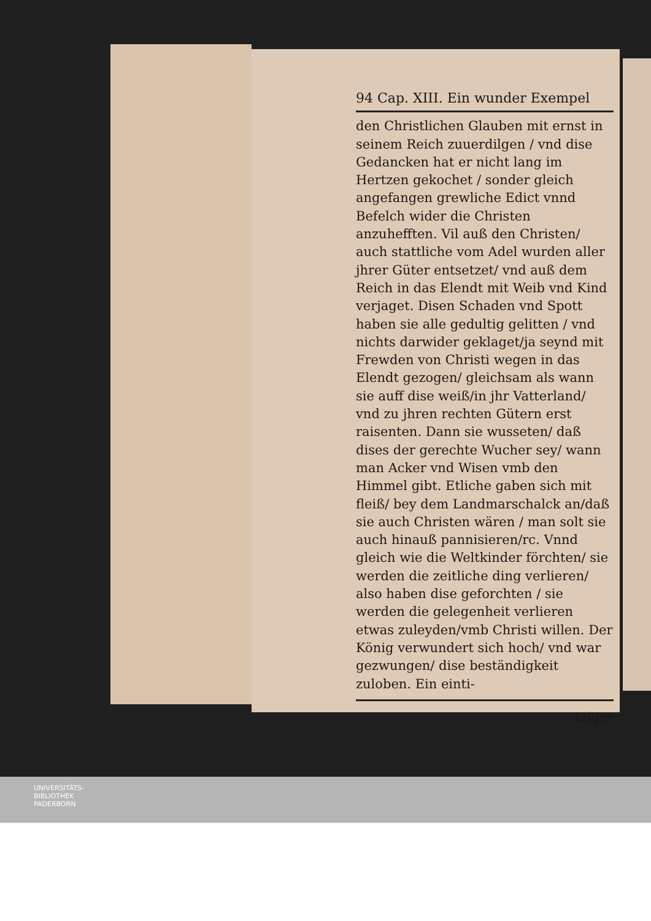94 Cap. XIII. Ein wunder Exempel
den Christlichen Glauben mit ernst in seinem Reich zuuerdilgen / vnd dise Gedancken hat er nicht lang im Hertzen gekochet / sonder gleich angefangen grewliche Edict vnnd Befelch wider die Christen anzuhefften. Vil auß den Christen/ auch stattliche vom Adel wurden aller jhrer Güter entsetzet/ vnd auß dem Reich in das Elendt mit Weib vnd Kind verjaget. Disen Schaden vnd Spott haben sie alle gedultig gelitten / vnd nichts darwider geklaget/ja seynd mit Frewden von Christi wegen in das Elendt gezogen/ gleichsam als wann sie auff dise weiß/in jhr Vatterland/ vnd zu jhren rechten Gütern erst raisenten. Dann sie wusseten/ daß dises der gerechte Wucher sey/ wann man Acker vnd Wisen vmb den Himmel gibt. Etliche gaben sich mit fleiß/ bey dem Landmarschalck an/daß sie auch Christen wären / man solt sie auch hinauß pannisieren/rc. Vnnd gleich wie die Weltkinder förchten/ sie werden die zeitliche ding verlieren/ also haben dise geforchten / sie werden die gelegenheit verlieren etwas zuleyden/vmb Christi willen. Der König verwundert sich hoch/ vnd war gezwungen/ dise beständigkeit zuloben. Ein einti-
tziger
UNIVERSITÄTS-
BIBLIOTHEK
PADERBORN